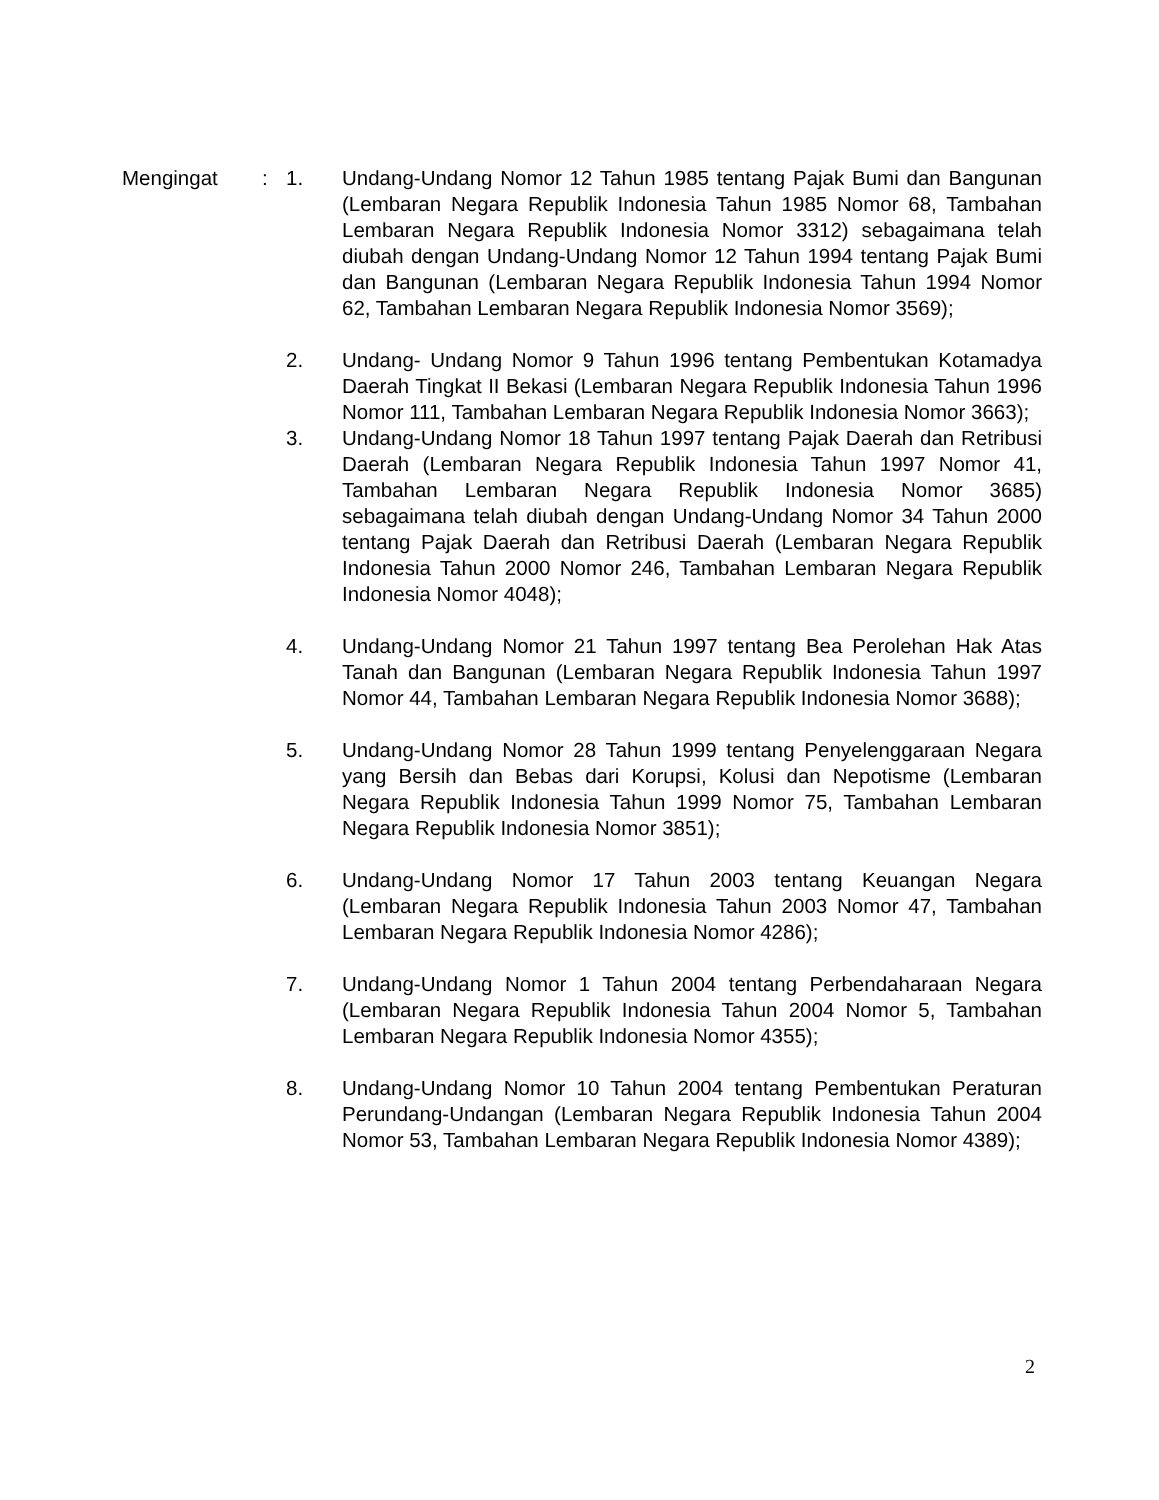Mengingat : 1. Undang-Undang Nomor 12 Tahun 1985 tentang Pajak Bumi dan Bangunan (Lembaran Negara Republik Indonesia Tahun 1985 Nomor 68, Tambahan Lembaran Negara Republik Indonesia Nomor 3312) sebagaimana telah diubah dengan Undang-Undang Nomor 12 Tahun 1994 tentang Pajak Bumi dan Bangunan (Lembaran Negara Republik Indonesia Tahun 1994 Nomor 62, Tambahan Lembaran Negara Republik Indonesia Nomor 3569);
2. Undang- Undang Nomor 9 Tahun 1996 tentang Pembentukan Kotamadya Daerah Tingkat II Bekasi (Lembaran Negara Republik Indonesia Tahun 1996 Nomor 111, Tambahan Lembaran Negara Republik Indonesia Nomor 3663);
3. Undang-Undang Nomor 18 Tahun 1997 tentang Pajak Daerah dan Retribusi Daerah (Lembaran Negara Republik Indonesia Tahun 1997 Nomor 41, Tambahan Lembaran Negara Republik Indonesia Nomor 3685) sebagaimana telah diubah dengan Undang-Undang Nomor 34 Tahun 2000 tentang Pajak Daerah dan Retribusi Daerah (Lembaran Negara Republik Indonesia Tahun 2000 Nomor 246, Tambahan Lembaran Negara Republik Indonesia Nomor 4048);
4. Undang-Undang Nomor 21 Tahun 1997 tentang Bea Perolehan Hak Atas Tanah dan Bangunan (Lembaran Negara Republik Indonesia Tahun 1997 Nomor 44, Tambahan Lembaran Negara Republik Indonesia Nomor 3688);
5. Undang-Undang Nomor 28 Tahun 1999 tentang Penyelenggaraan Negara yang Bersih dan Bebas dari Korupsi, Kolusi dan Nepotisme (Lembaran Negara Republik Indonesia Tahun 1999 Nomor 75, Tambahan Lembaran Negara Republik Indonesia Nomor 3851);
6. Undang-Undang Nomor 17 Tahun 2003 tentang Keuangan Negara (Lembaran Negara Republik Indonesia Tahun 2003 Nomor 47, Tambahan Lembaran Negara Republik Indonesia Nomor 4286);
7. Undang-Undang Nomor 1 Tahun 2004 tentang Perbendaharaan Negara (Lembaran Negara Republik Indonesia Tahun 2004 Nomor 5, Tambahan Lembaran Negara Republik Indonesia Nomor 4355);
8. Undang-Undang Nomor 10 Tahun 2004 tentang Pembentukan Peraturan Perundang-Undangan (Lembaran Negara Republik Indonesia Tahun 2004 Nomor 53, Tambahan Lembaran Negara Republik Indonesia Nomor 4389);
2